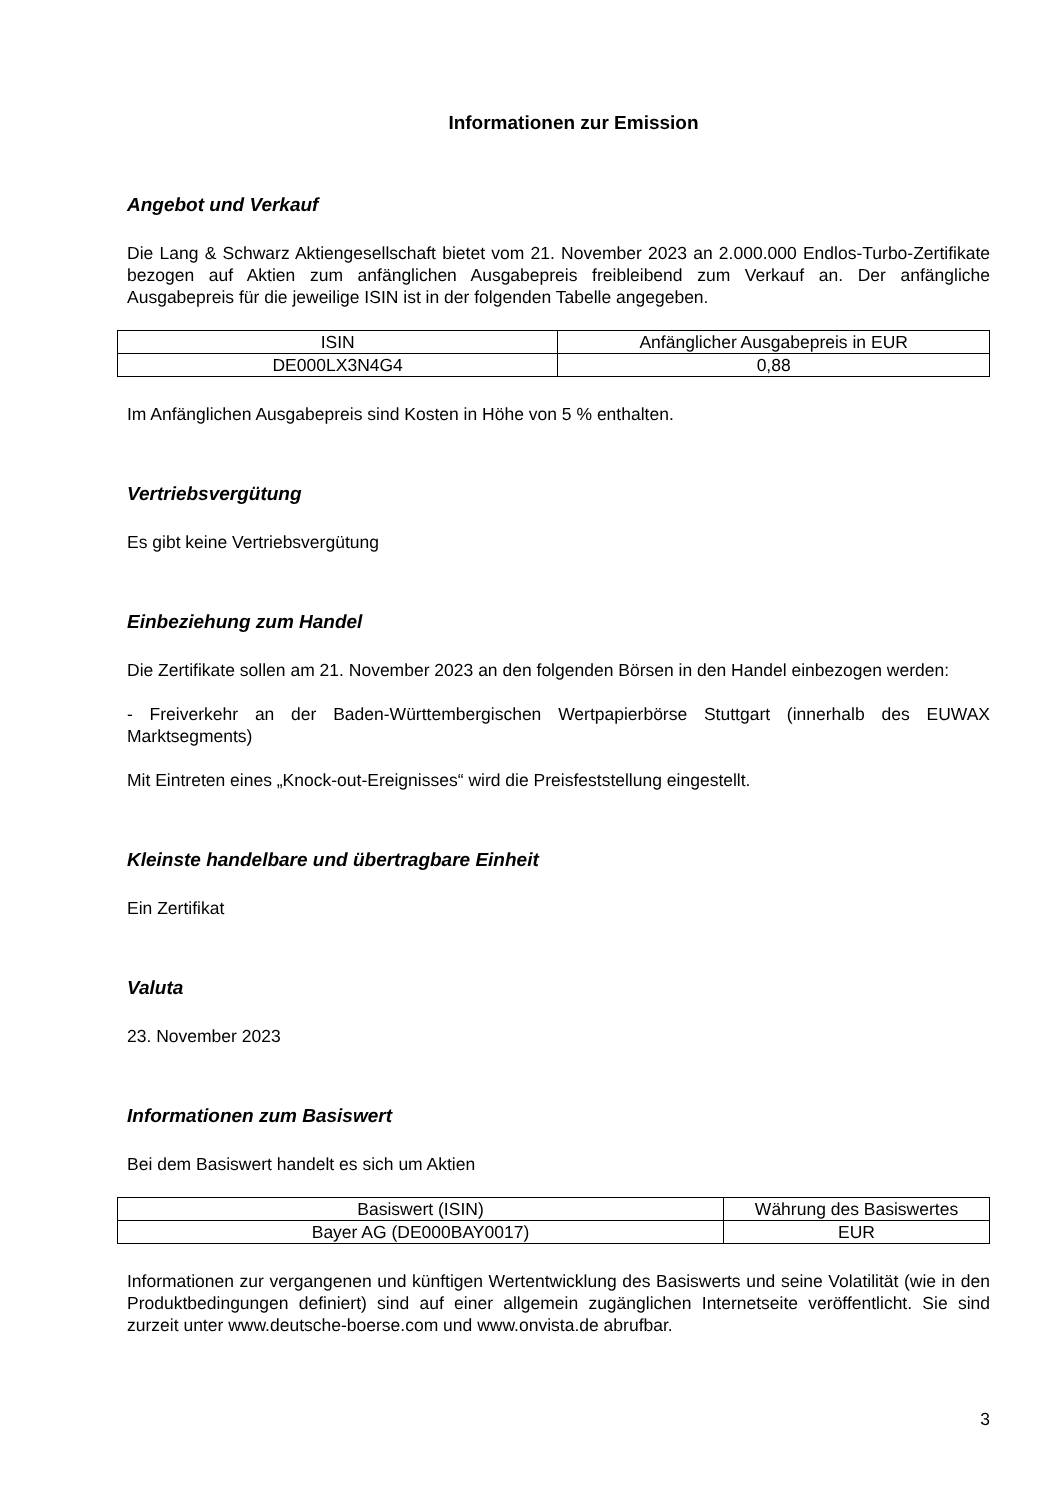Informationen zur Emission
Angebot und Verkauf
Die Lang & Schwarz Aktiengesellschaft bietet vom 21. November 2023 an 2.000.000 Endlos-Turbo-Zertifikate bezogen auf Aktien zum anfänglichen Ausgabepreis freibleibend zum Verkauf an. Der anfängliche Ausgabepreis für die jeweilige ISIN ist in der folgenden Tabelle angegeben.
| ISIN | Anfänglicher Ausgabepreis in EUR |
| DE000LX3N4G4 | 0,88 |
Im Anfänglichen Ausgabepreis sind Kosten in Höhe von 5 % enthalten.
Vertriebsvergütung
Es gibt keine Vertriebsvergütung
Einbeziehung zum Handel
Die Zertifikate sollen am 21. November 2023 an den folgenden Börsen in den Handel einbezogen werden:
- Freiverkehr an der Baden-Württembergischen Wertpapierbörse Stuttgart (innerhalb des EUWAX Marktsegments)
Mit Eintreten eines „Knock-out-Ereignisses“ wird die Preisfeststellung eingestellt.
Kleinste handelbare und übertragbare Einheit
Ein Zertifikat
Valuta
23. November 2023
Informationen zum Basiswert
Bei dem Basiswert handelt es sich um Aktien
| Basiswert (ISIN) | Währung des Basiswertes |
| Bayer AG (DE000BAY0017) | EUR |
Informationen zur vergangenen und künftigen Wertentwicklung des Basiswerts und seine Volatilität (wie in den Produktbedingungen definiert) sind auf einer allgemein zugänglichen Internetseite veröffentlicht. Sie sind zurzeit unter www.deutsche-boerse.com und www.onvista.de abrufbar.
3